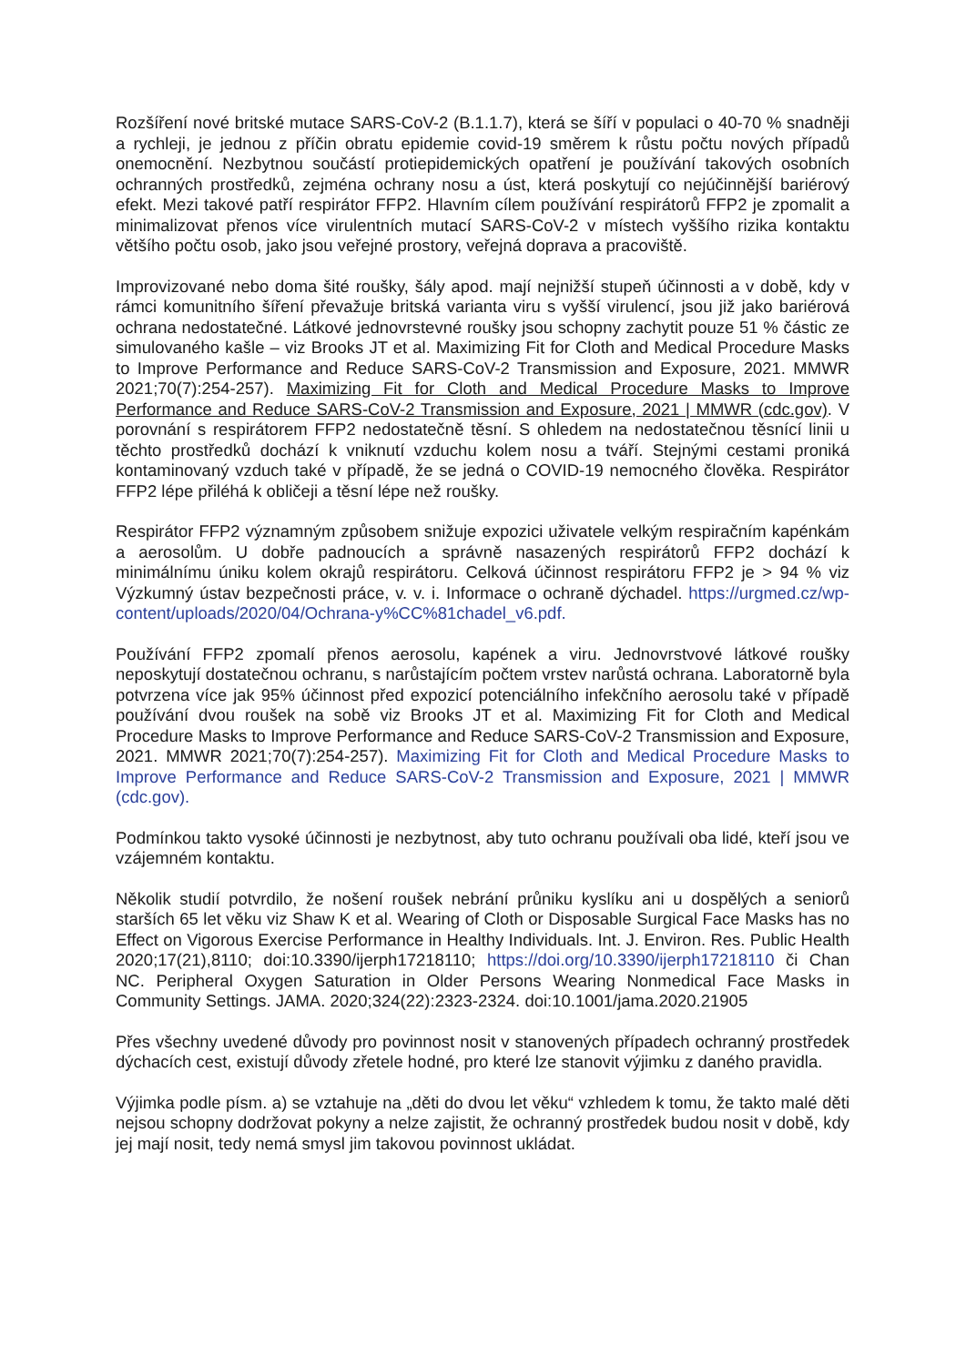Rozšíření nové britské mutace SARS-CoV-2 (B.1.1.7), která se šíří v populaci o 40-70 % snadněji a rychleji, je jednou z příčin obratu epidemie covid-19 směrem k růstu počtu nových případů onemocnění. Nezbytnou součástí protiepidemických opatření je používání takových osobních ochranných prostředků, zejména ochrany nosu a úst, která poskytují co nejúčinnější bariérový efekt. Mezi takové patří respirátor FFP2. Hlavním cílem používání respirátorů FFP2 je zpomalit a minimalizovat přenos více virulentních mutací SARS-CoV-2 v místech vyššího rizika kontaktu většího počtu osob, jako jsou veřejné prostory, veřejná doprava a pracoviště.
Improvizované nebo doma šité roušky, šály apod. mají nejnižší stupeň účinnosti a v době, kdy v rámci komunitního šíření převažuje britská varianta viru s vyšší virulencí, jsou již jako bariérová ochrana nedostatečné. Látkové jednovrstevné roušky jsou schopny zachytit pouze 51 % částic ze simulovaného kašle – viz Brooks JT et al. Maximizing Fit for Cloth and Medical Procedure Masks to Improve Performance and Reduce SARS-CoV-2 Transmission and Exposure, 2021. MMWR 2021;70(7):254-257). Maximizing Fit for Cloth and Medical Procedure Masks to Improve Performance and Reduce SARS-CoV-2 Transmission and Exposure, 2021 | MMWR (cdc.gov). V porovnání s respirátorem FFP2 nedostatečně těsní. S ohledem na nedostatečnou těsnící linii u těchto prostředků dochází k vniknutí vzduchu kolem nosu a tváří. Stejnými cestami proniká kontaminovaný vzduch také v případě, že se jedná o COVID-19 nemocného člověka. Respirátor FFP2 lépe přiléhá k obličeji a těsní lépe než roušky.
Respirátor FFP2 významným způsobem snižuje expozici uživatele velkým respiračním kapénkám a aerosolům. U dobře padnoucích a správně nasazených respirátorů FFP2 dochází k minimálnímu úniku kolem okrajů respirátoru. Celková účinnost respirátoru FFP2 je > 94 % viz Výzkumný ústav bezpečnosti práce, v. v. i. Informace o ochraně dýchadel. https://urgmed.cz/wp-content/uploads/2020/04/Ochrana-y%CC%81chadel_v6.pdf.
Používání FFP2 zpomalí přenos aerosolu, kapének a viru. Jednovrstvové látkové roušky neposkytují dostatečnou ochranu, s narůstajícím počtem vrstev narůstá ochrana. Laboratorně byla potvrzena více jak 95% účinnost před expozicí potenciálního infekčního aerosolu také v případě používání dvou roušek na sobě viz Brooks JT et al. Maximizing Fit for Cloth and Medical Procedure Masks to Improve Performance and Reduce SARS-CoV-2 Transmission and Exposure, 2021. MMWR 2021;70(7):254-257). Maximizing Fit for Cloth and Medical Procedure Masks to Improve Performance and Reduce SARS-CoV-2 Transmission and Exposure, 2021 | MMWR (cdc.gov).
Podmínkou takto vysoké účinnosti je nezbytnost, aby tuto ochranu používali oba lidé, kteří jsou ve vzájemném kontaktu.
Několik studií potvrdilo, že nošení roušek nebrání průniku kyslíku ani u dospělých a seniorů starších 65 let věku viz Shaw K et al. Wearing of Cloth or Disposable Surgical Face Masks has no Effect on Vigorous Exercise Performance in Healthy Individuals. Int. J. Environ. Res. Public Health 2020;17(21),8110; doi:10.3390/ijerph17218110; https://doi.org/10.3390/ijerph17218110 či Chan NC. Peripheral Oxygen Saturation in Older Persons Wearing Nonmedical Face Masks in Community Settings. JAMA. 2020;324(22):2323-2324. doi:10.1001/jama.2020.21905
Přes všechny uvedené důvody pro povinnost nosit v stanovených případech ochranný prostředek dýchacích cest, existují důvody zřetele hodné, pro které lze stanovit výjimku z daného pravidla.
Výjimka podle písm. a) se vztahuje na „děti do dvou let věku“ vzhledem k tomu, že takto malé děti nejsou schopny dodržovat pokyny a nelze zajistit, že ochranný prostředek budou nosit v době, kdy jej mají nosit, tedy nemá smysl jim takovou povinnost ukládat.